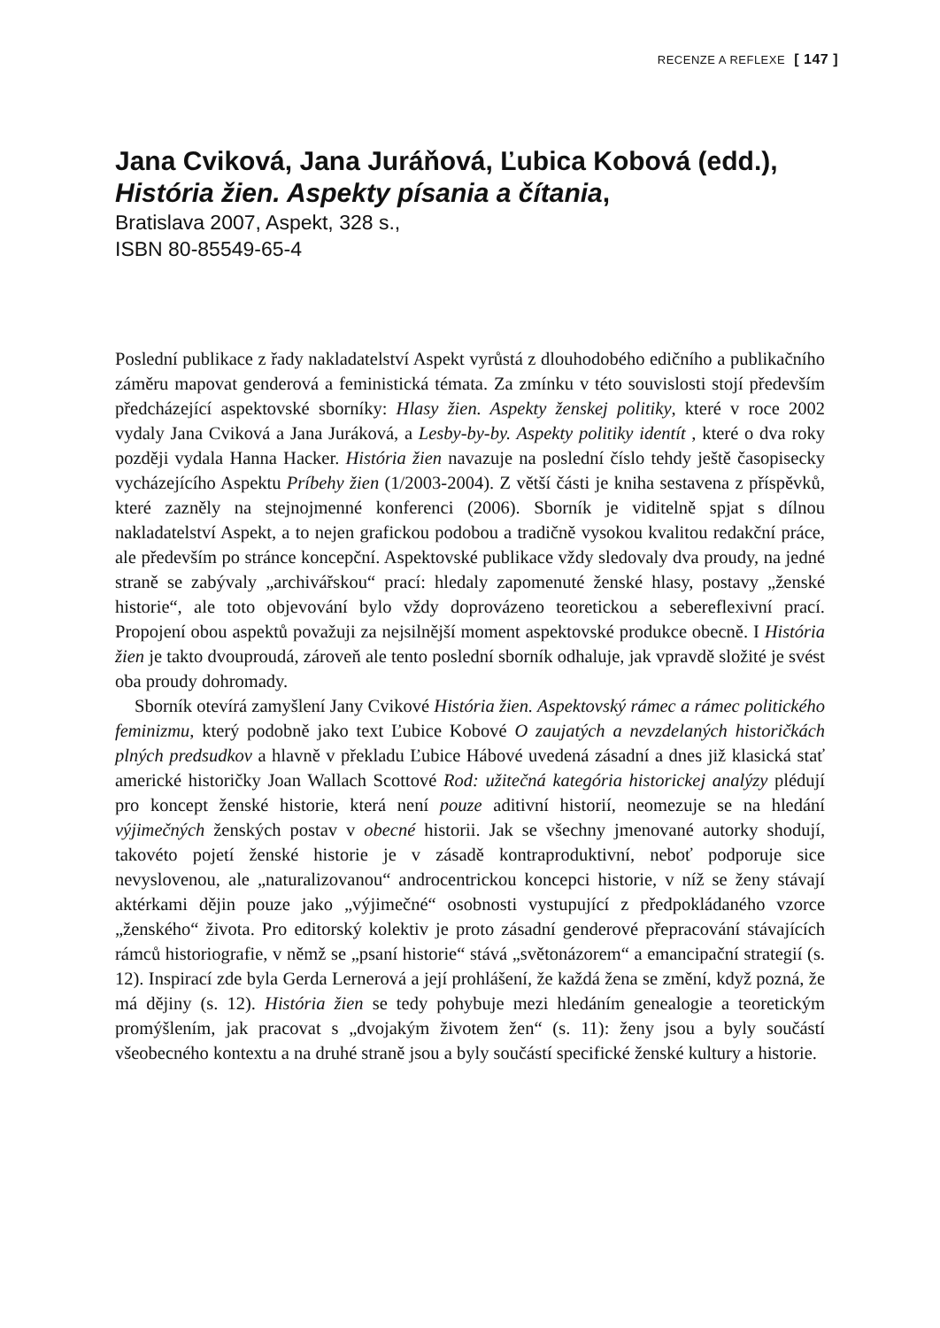RECENZE A REFLEXE [ 147 ]
Jana Cviková, Jana Juráňová, Ľubica Kobová (edd.),
História žien. Aspekty písania a čítania,
Bratislava 2007, Aspekt, 328 s.,
ISBN 80-85549-65-4
Poslední publikace z řady nakladatelství Aspekt vyrůstá z dlouhodobého ediční­ho a publikačního záměru mapovat genderová a feministická témata. Za zmínku v této souvislosti stojí především předcházející aspektovské sborníky: Hlasy žien. Aspekty ženskej politiky, které v roce 2002 vydaly Jana Cviková a Jana Juráková, a Lesby-by-by. Aspekty politiky identít , které o dva roky později vydala Hanna Hacker. História žien navazuje na poslední číslo tehdy ještě časopisecky vycházejícího Aspektu Príbehy žien (1/2003-2004). Z větší části je kniha sestavena z příspěvků, které zazněly na stejnojmenné konferenci (2006). Sborník je viditelně spjat s dílnou nakladatelství Aspekt, a to nejen grafickou podobou a tradičně vysokou kvalitou redakční práce, ale především po stránce koncepční. Aspektovské publikace vždy sledovaly dva proudy, na jedné straně se zabývaly „archivářskou“ prací: hledaly zapomenuté ženské hlasy, postavy „ženské historie“, ale toto objevování bylo vždy doprovázeno teoretickou a sebereflexivní prací. Propojení obou aspektů považuji za nejsilnější moment aspektovské produkce obecně. I História žien je takto dvouproudá, zároveň ale tento poslední sborník odhaluje, jak vpravdě složité je svést oba proudy dohromady.
Sborník otevírá zamyšlení Jany Cvikové História žien. Aspektovský rámec a rámec politického feminizmu, který podobně jako text Ľubice Kobové O zaujatých a nevzdelaných historičkách plných predsudkov a hlavně v překladu Ľubice Hábové uvedená zásadní a dnes již klasická stať americké historičky Joan Wallach Scottové Rod: užitečná kategória historickej analýzy plédují pro koncept ženské historie, která není pouze aditivní historií, neomezuje se na hledání výjimečných ženských postav v obecné historii. Jak se všechny jmenované autorky shodují, takovéto pojetí ženské historie je v zásadě kontraproduktivní, neboť podporuje sice nevyslovenou, ale „naturalizovanou“ androcentrickou koncepci historie, v níž se ženy stávají aktérkami dějin pouze jako „výjimečné“ osobnosti vystupující z předpokládaného vzorce „ženského“ života. Pro editorský kolektiv je proto zásadní genderové přepracování stávajících rámců historiografie, v němž se „psaní historie“ stává „světonázorem“ a emancipační strategií (s. 12). Inspirací zde byla Gerda Lernerová a její prohlášení, že každá žena se změní, když pozná, že má dějiny (s. 12). História žien se tedy pohybuje mezi hledáním genealogie a teoretickým promýšlením, jak pracovat s „dvojakým životem žen“ (s. 11): ženy jsou a byly součástí všeobecného kontextu a na druhé straně jsou a byly součástí specifické ženské kultury a historie.